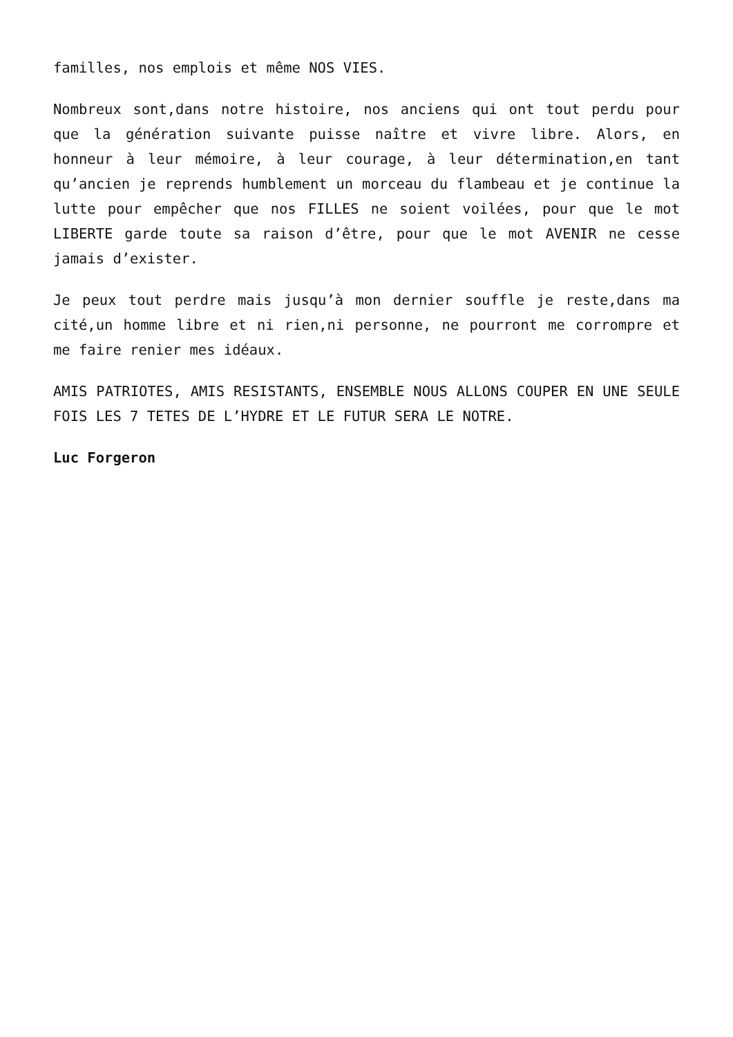familles, nos emplois et même NOS VIES.
Nombreux sont,dans notre histoire, nos anciens qui ont tout perdu pour que la génération suivante puisse naître et vivre libre. Alors, en honneur à leur mémoire, à leur courage, à leur détermination,en tant qu’ancien je reprends humblement un morceau du flambeau et je continue la lutte pour empêcher que nos FILLES ne soient voilées, pour que le mot LIBERTE garde toute sa raison d’être, pour que le mot AVENIR ne cesse jamais d’exister.
Je peux tout perdre mais jusqu’à mon dernier souffle je reste,dans ma cité,un homme libre et ni rien,ni personne, ne pourront me corrompre et me faire renier mes idéaux.
AMIS PATRIOTES, AMIS RESISTANTS, ENSEMBLE NOUS ALLONS COUPER EN UNE SEULE FOIS LES 7 TETES DE L’HYDRE ET LE FUTUR SERA LE NOTRE.
Luc Forgeron